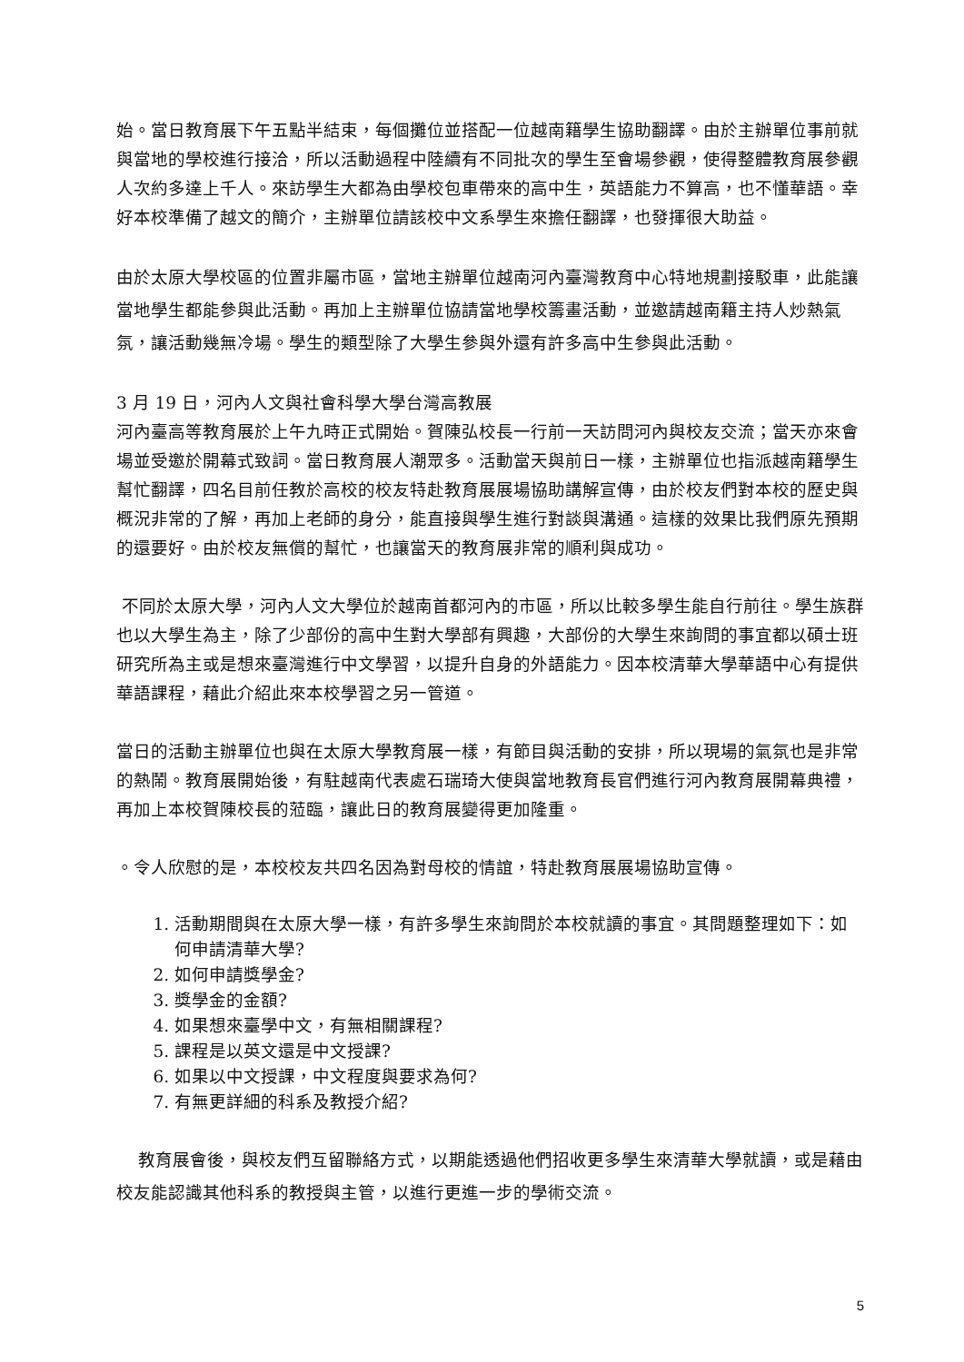始。當日教育展下午五點半結束，每個攤位並搭配一位越南籍學生協助翻譯。由於主辦單位事前就與當地的學校進行接洽，所以活動過程中陸續有不同批次的學生至會場參觀，使得整體教育展參觀人次約多達上千人。來訪學生大都為由學校包車帶來的高中生，英語能力不算高，也不懂華語。幸好本校準備了越文的簡介，主辦單位請該校中文系學生來擔任翻譯，也發揮很大助益。
由於太原大學校區的位置非屬市區，當地主辦單位越南河內臺灣教育中心特地規劃接駁車，此能讓當地學生都能參與此活動。再加上主辦單位協請當地學校籌畫活動，並邀請越南籍主持人炒熱氣氛，讓活動幾無冷場。學生的類型除了大學生參與外還有許多高中生參與此活動。
3 月 19 日，河內人文與社會科學大學台灣高教展
河內臺高等教育展於上午九時正式開始。賀陳弘校長一行前一天訪問河內與校友交流；當天亦來會場並受邀於開幕式致詞。當日教育展人潮眾多。活動當天與前日一樣，主辦單位也指派越南籍學生幫忙翻譯，四名目前任教於高校的校友特赴教育展展場協助講解宣傳，由於校友們對本校的歷史與概況非常的了解，再加上老師的身分，能直接與學生進行對談與溝通。這樣的效果比我們原先預期的還要好。由於校友無償的幫忙，也讓當天的教育展非常的順利與成功。
不同於太原大學，河內人文大學位於越南首都河內的市區，所以比較多學生能自行前往。學生族群也以大學生為主，除了少部份的高中生對大學部有興趣，大部份的大學生來詢問的事宜都以碩士班研究所為主或是想來臺灣進行中文學習，以提升自身的外語能力。因本校清華大學華語中心有提供華語課程，藉此介紹此來本校學習之另一管道。
當日的活動主辦單位也與在太原大學教育展一樣，有節目與活動的安排，所以現場的氣氛也是非常的熱鬧。教育展開始後，有駐越南代表處石瑞琦大使與當地教育長官們進行河內教育展開幕典禮，再加上本校賀陳校長的蒞臨，讓此日的教育展變得更加隆重。
。令人欣慰的是，本校校友共四名因為對母校的情誼，特赴教育展展場協助宣傳。
1. 活動期間與在太原大學一樣，有許多學生來詢問於本校就讀的事宜。其問題整理如下：如何申請清華大學?
2. 如何申請獎學金?
3. 獎學金的金額?
4. 如果想來臺學中文，有無相關課程?
5. 課程是以英文還是中文授課?
6. 如果以中文授課，中文程度與要求為何?
7. 有無更詳細的科系及教授介紹?
教育展會後，與校友們互留聯絡方式，以期能透過他們招收更多學生來清華大學就讀，或是藉由校友能認識其他科系的教授與主管，以進行更進一步的學術交流。
5